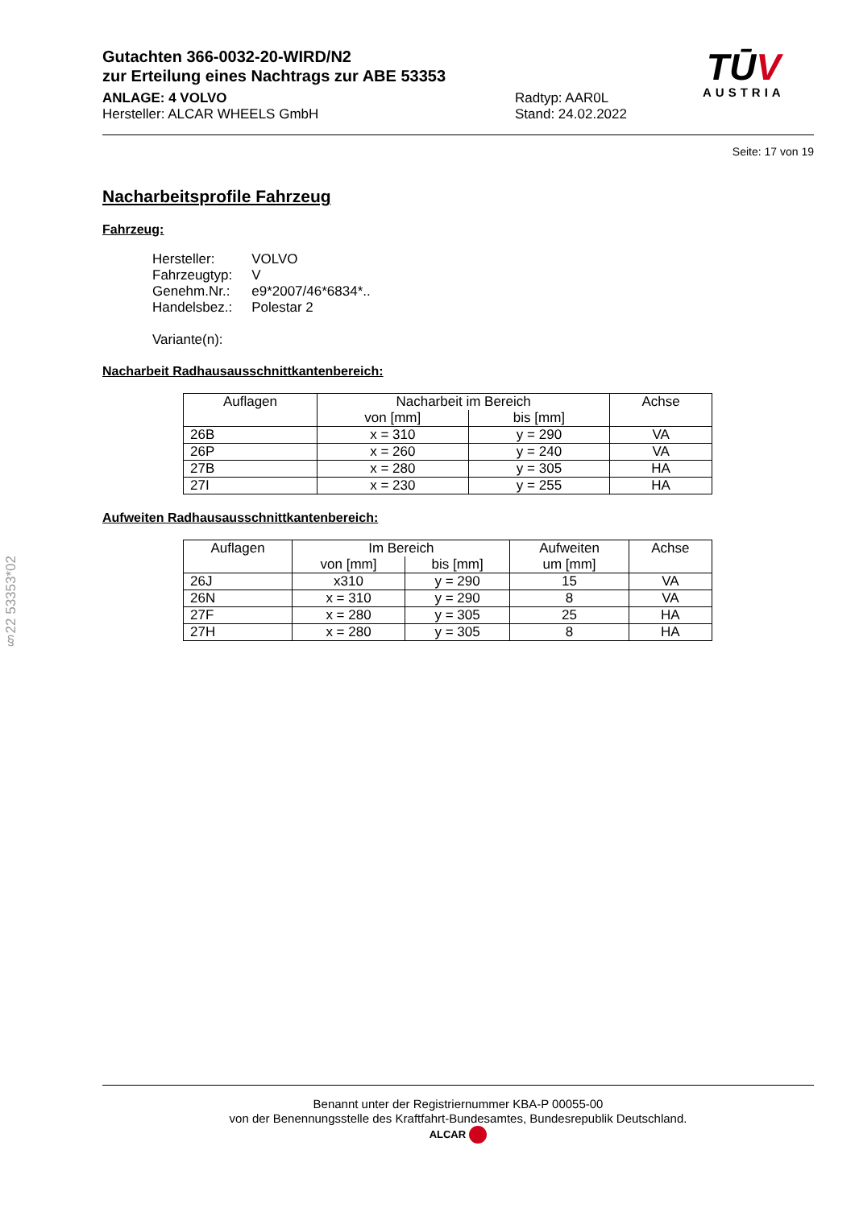Gutachten 366-0032-20-WIRD/N2
zur Erteilung eines Nachtrags zur ABE 53353
ANLAGE: 4 VOLVO
Hersteller: ALCAR WHEELS GmbH
Radtyp: AAR0L
Stand: 24.02.2022
TŪV
AUSTRIA
Seite: 17 von 19
Nacharbeitsprofile Fahrzeug
Fahrzeug:
| Hersteller: | VOLVO |
| Fahrzeugtyp: | V |
| Genehm.Nr.: | e9*2007/46*6834*.. |
| Handelsbez.: | Polestar 2 |
| Variante(n): | |
Nacharbeit Radhausausschnittkantenbereich:
| Auflagen | Nacharbeit im Bereich | | Achse |
| --- | --- | --- | --- |
| | von [mm] | bis [mm] | |
| 26B | x = 310 | y = 290 | VA |
| 26P | x = 260 | y = 240 | VA |
| 27B | x = 280 | y = 305 | HA |
| 27I | x = 230 | y = 255 | HA |
Aufweiten Radhausausschnittkantenbereich:
| Auflagen | Im Bereich | | Aufweiten | Achse |
| --- | --- | --- | --- | --- |
| | von [mm] | bis [mm] | um [mm] | |
| 26J | x310 | y = 290 | 15 | VA |
| 26N | x = 310 | y = 290 | 8 | VA |
| 27F | x = 280 | y = 305 | 25 | HA |
| 27H | x = 280 | y = 305 | 8 | HA |
§22 53353*02
Benannt unter der Registriernummer KBA-P 00055-00
von der Benennungsstelle des Kraftfahrt-Bundesamtes, Bundesrepublik Deutschland.
ALCAR